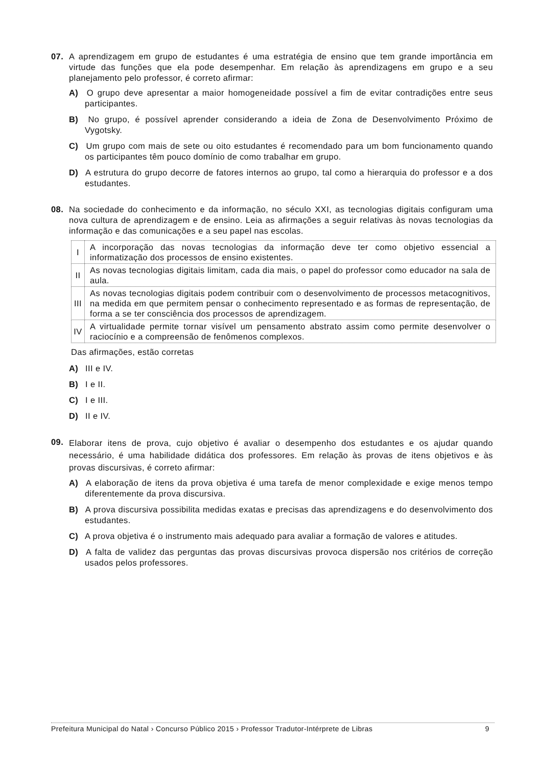07. A aprendizagem em grupo de estudantes é uma estratégia de ensino que tem grande importância em virtude das funções que ela pode desempenhar. Em relação às aprendizagens em grupo e a seu planejamento pelo professor, é correto afirmar:
A) O grupo deve apresentar a maior homogeneidade possível a fim de evitar contradições entre seus participantes.
B) No grupo, é possível aprender considerando a ideia de Zona de Desenvolvimento Próximo de Vygotsky.
C) Um grupo com mais de sete ou oito estudantes é recomendado para um bom funcionamento quando os participantes têm pouco domínio de como trabalhar em grupo.
D) A estrutura do grupo decorre de fatores internos ao grupo, tal como a hierarquia do professor e a dos estudantes.
08. Na sociedade do conhecimento e da informação, no século XXI, as tecnologias digitais configuram uma nova cultura de aprendizagem e de ensino. Leia as afirmações a seguir relativas às novas tecnologias da informação e das comunicações e a seu papel nas escolas.
| I | A incorporação das novas tecnologias da informação deve ter como objetivo essencial a informatização dos processos de ensino existentes. |
| II | As novas tecnologias digitais limitam, cada dia mais, o papel do professor como educador na sala de aula. |
| III | As novas tecnologias digitais podem contribuir com o desenvolvimento de processos metacognitivos, na medida em que permitem pensar o conhecimento representado e as formas de representação, de forma a se ter consciência dos processos de aprendizagem. |
| IV | A virtualidade permite tornar visível um pensamento abstrato assim como permite desenvolver o raciocínio e a compreensão de fenômenos complexos. |
Das afirmações, estão corretas
A) III e IV.
B) I e II.
C) I e III.
D) II e IV.
09. Elaborar itens de prova, cujo objetivo é avaliar o desempenho dos estudantes e os ajudar quando necessário, é uma habilidade didática dos professores. Em relação às provas de itens objetivos e às provas discursivas, é correto afirmar:
A) A elaboração de itens da prova objetiva é uma tarefa de menor complexidade e exige menos tempo diferentemente da prova discursiva.
B) A prova discursiva possibilita medidas exatas e precisas das aprendizagens e do desenvolvimento dos estudantes.
C) A prova objetiva é o instrumento mais adequado para avaliar a formação de valores e atitudes.
D) A falta de validez das perguntas das provas discursivas provoca dispersão nos critérios de correção usados pelos professores.
Prefeitura Municipal do Natal › Concurso Público 2015 › Professor Tradutor-Intérprete de Libras 9